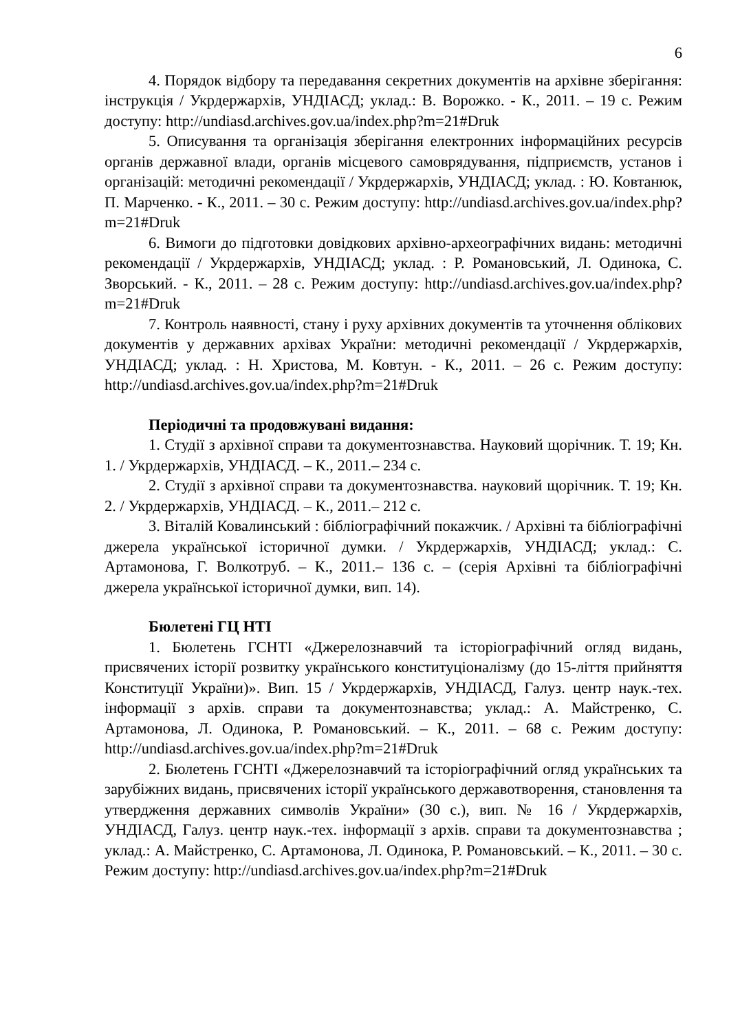6
4. Порядок відбору та передавання секретних документів на архівне зберігання: інструкція / Укрдержархів, УНДІАСД; уклад.: В. Ворожко. - К., 2011. – 19 с. Режим доступу: http://undiasd.archives.gov.ua/index.php?m=21#Druk
5. Описування та організація зберігання електронних інформаційних ресурсів органів державної влади, органів місцевого самоврядування, підприємств, установ і організацій: методичні рекомендації / Укрдержархів, УНДІАСД; уклад. : Ю. Ковтанюк, П. Марченко. - К., 2011. – 30 с. Режим доступу: http://undiasd.archives.gov.ua/index.php?m=21#Druk
6. Вимоги до підготовки довідкових архівно-археографічних видань: методичні рекомендації / Укрдержархів, УНДІАСД; уклад. : Р. Романовський, Л. Одинока, С. Зворський. - К., 2011. – 28 с. Режим доступу: http://undiasd.archives.gov.ua/index.php?m=21#Druk
7. Контроль наявності, стану і руху архівних документів та уточнення облікових документів у державних архівах України: методичні рекомендації / Укрдержархів, УНДІАСД; уклад. : Н. Христова, М. Ковтун. - К., 2011. – 26 с. Режим доступу: http://undiasd.archives.gov.ua/index.php?m=21#Druk
Періодичні та продовжувані видання:
1. Студії з архівної справи та документознавства. Науковий щорічник. Т. 19; Кн. 1. / Укрдержархів, УНДІАСД. – К., 2011.– 234 с.
2. Студії з архівної справи та документознавства. науковий щорічник. Т. 19; Кн. 2. / Укрдержархів, УНДІАСД. – К., 2011.– 212 с.
3. Віталій Ковалинський : бібліографічний покажчик. / Архівні та бібліографічні джерела української історичної думки. / Укрдержархів, УНДІАСД; уклад.: С. Артамонова, Г. Волкотруб. – К., 2011.– 136 с. – (серія Архівні та бібліографічні джерела української історичної думки, вип. 14).
Бюлетені ГЦ НТІ
1. Бюлетень ГСНТІ «Джерелознавчий та історіографічний огляд видань, присвячених історії розвитку українського конституціоналізму (до 15-ліття прийняття Конституції України)». Вип. 15 / Укрдержархів, УНДІАСД, Галуз. центр наук.-тех. інформації з архів. справи та документознавства; уклад.: А. Майстренко, С. Артамонова, Л. Одинока, Р. Романовський. – К., 2011. – 68 с. Режим доступу: http://undiasd.archives.gov.ua/index.php?m=21#Druk
2. Бюлетень ГСНТІ «Джерелознавчий та історіографічний огляд українських та зарубіжних видань, присвячених історії українського державотворення, становлення та утвердження державних символів України» (30 с.), вип. № 16 / Укрдержархів, УНДІАСД, Галуз. центр наук.-тех. інформації з архів. справи та документознавства ; уклад.: А. Майстренко, С. Артамонова, Л. Одинока, Р. Романовський. – К., 2011. – 30 с. Режим доступу: http://undiasd.archives.gov.ua/index.php?m=21#Druk